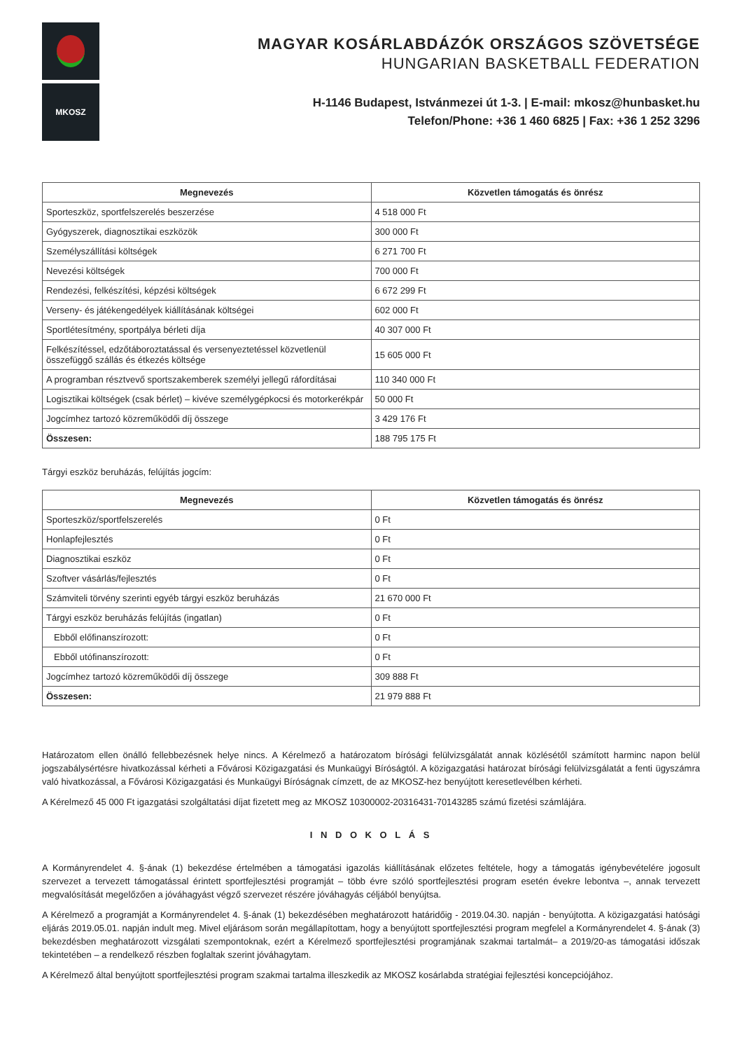MKOSZ
MAGYAR KOSÁRLABDÁZÓK ORSZÁGOS SZÖVETSÉGE
HUNGARIAN BASKETBALL FEDERATION
H-1146 Budapest, Istvánmezei út 1-3. | E-mail: mkosz@hunbasket.hu
Telefon/Phone: +36 1 460 6825 | Fax: +36 1 252 3296
| Megnevezés | Közvetlen támogatás és önrész |
| --- | --- |
| Sporteszköz, sportfelszerelés beszerzése | 4 518 000 Ft |
| Gyógyszerek, diagnosztikai eszközök | 300 000 Ft |
| Személyszállítási költségek | 6 271 700 Ft |
| Nevezési költségek | 700 000 Ft |
| Rendezési, felkészítési, képzési költségek | 6 672 299 Ft |
| Verseny- és játékengedélyek kiállításának költségei | 602 000 Ft |
| Sportlétesítmény, sportpálya bérleti díja | 40 307 000 Ft |
| Felkészítéssel, edzőtáboroztatással és versenyeztetéssel közvetlenül összefüggő szállás és étkezés költsége | 15 605 000 Ft |
| A programban résztvevő sportszakemberek személyi jellegű ráfordításai | 110 340 000 Ft |
| Logisztikai költségek (csak bérlet) – kivéve személygépkocsi és motorkerékpár | 50 000 Ft |
| Jogcímhez tartozó közreműködői díj összege | 3 429 176 Ft |
| Összesen: | 188 795 175 Ft |
Tárgyi eszköz beruházás, felújítás jogcím:
| Megnevezés | Közvetlen támogatás és önrész |
| --- | --- |
| Sporteszköz/sportfelszerelés | 0 Ft |
| Honlapfejlesztés | 0 Ft |
| Diagnosztikai eszköz | 0 Ft |
| Szoftver vásárlás/fejlesztés | 0 Ft |
| Számviteli törvény szerinti egyéb tárgyi eszköz beruházás | 21 670 000 Ft |
| Tárgyi eszköz beruházás felújítás (ingatlan) | 0 Ft |
| Ebből előfinanszírozott: | 0 Ft |
| Ebből utófinanszírozott: | 0 Ft |
| Jogcímhez tartozó közreműködői díj összege | 309 888 Ft |
| Összesen: | 21 979 888 Ft |
Határozatom ellen önálló fellebbezésnek helye nincs. A Kérelmező a határozatom bírósági felülvizsgálatát annak közlésétől számított harminc napon belül jogszabálysértésre hivatkozással kérheti a Fővárosi Közigazgatási és Munkaügyi Bíróságtól. A közigazgatási határozat bírósági felülvizsgálatát a fenti ügyszámra való hivatkozással, a Fővárosi Közigazgatási és Munkaügyi Bíróságnak címzett, de az MKOSZ-hez benyújtott keresetlevélben kérheti.
A Kérelmező 45 000 Ft igazgatási szolgáltatási díjat fizetett meg az MKOSZ 10300002-20316431-70143285 számú fizetési számlájára.
I N D O K O L Á S
A Kormányrendelet 4. §-ának (1) bekezdése értelmében a támogatási igazolás kiállításának előzetes feltétele, hogy a támogatás igénybevételére jogosult szervezet a tervezett támogatással érintett sportfejlesztési programját – több évre szóló sportfejlesztési program esetén évekre lebontva –, annak tervezett megvalósítását megelőzően a jóváhagyást végző szervezet részére jóváhagyás céljából benyújtsa.
A Kérelmező a programját a Kormányrendelet 4. §-ának (1) bekezdésében meghatározott határidőig - 2019.04.30. napján - benyújtotta. A közigazgatási hatósági eljárás 2019.05.01. napján indult meg. Mivel eljárásom során megállapítottam, hogy a benyújtott sportfejlesztési program megfelel a Kormányrendelet 4. §-ának (3) bekezdésben meghatározott vizsgálati szempontoknak, ezért a Kérelmező sportfejlesztési programjának szakmai tartalmát– a 2019/20-as támogatási időszak tekintetében – a rendelkező részben foglaltak szerint jóváhagytam.
A Kérelmező által benyújtott sportfejlesztési program szakmai tartalma illeszkedik az MKOSZ kosárlabda stratégiai fejlesztési koncepciójához.